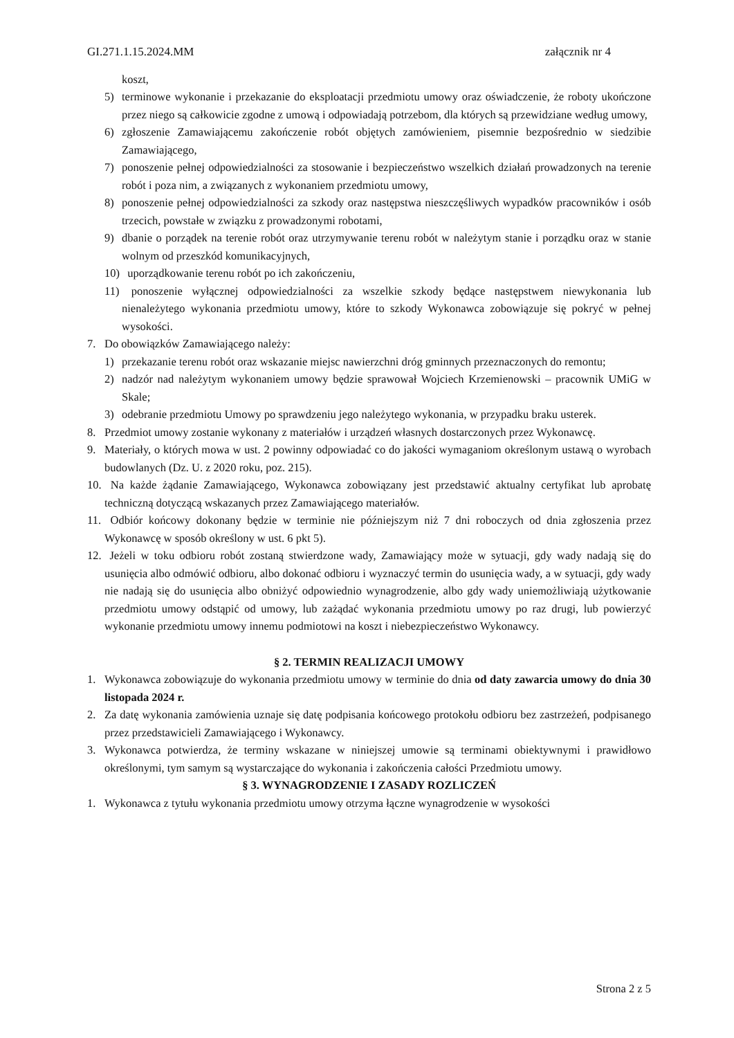GI.271.1.15.2024.MM załącznik nr 4
koszt,
5) terminowe wykonanie i przekazanie do eksploatacji przedmiotu umowy oraz oświadczenie, że roboty ukończone przez niego są całkowicie zgodne z umową i odpowiadają potrzebom, dla których są przewidziane według umowy,
6) zgłoszenie Zamawiającemu zakończenie robót objętych zamówieniem, pisemnie bezpośrednio w siedzibie Zamawiającego,
7) ponoszenie pełnej odpowiedzialności za stosowanie i bezpieczeństwo wszelkich działań prowadzonych na terenie robót i poza nim, a związanych z wykonaniem przedmiotu umowy,
8) ponoszenie pełnej odpowiedzialności za szkody oraz następstwa nieszczęśliwych wypadków pracowników i osób trzecich, powstałe w związku z prowadzonymi robotami,
9) dbanie o porządek na terenie robót oraz utrzymywanie terenu robót w należytym stanie i porządku oraz w stanie wolnym od przeszkód komunikacyjnych,
10) uporządkowanie terenu robót po ich zakończeniu,
11) ponoszenie wyłącznej odpowiedzialności za wszelkie szkody będące następstwem niewykonania lub nienależytego wykonania przedmiotu umowy, które to szkody Wykonawca zobowiązuje się pokryć w pełnej wysokości.
7. Do obowiązków Zamawiającego należy:
1) przekazanie terenu robót oraz wskazanie miejsc nawierzchni dróg gminnych przeznaczonych do remontu;
2) nadzór nad należytym wykonaniem umowy będzie sprawował Wojciech Krzemienowski – pracownik UMiG w Skale;
3) odebranie przedmiotu Umowy po sprawdzeniu jego należytego wykonania, w przypadku braku usterek.
8. Przedmiot umowy zostanie wykonany z materiałów i urządzeń własnych dostarczonych przez Wykonawcę.
9. Materiały, o których mowa w ust. 2 powinny odpowiadać co do jakości wymaganiom określonym ustawą o wyrobach budowlanych (Dz. U. z 2020 roku, poz. 215).
10. Na każde żądanie Zamawiającego, Wykonawca zobowiązany jest przedstawić aktualny certyfikat lub aprobatę techniczną dotyczącą wskazanych przez Zamawiającego materiałów.
11. Odbiór końcowy dokonany będzie w terminie nie późniejszym niż 7 dni roboczych od dnia zgłoszenia przez Wykonawcę w sposób określony w ust. 6 pkt 5).
12. Jeżeli w toku odbioru robót zostaną stwierdzone wady, Zamawiający może w sytuacji, gdy wady nadają się do usunięcia albo odmówić odbioru, albo dokonać odbioru i wyznaczyć termin do usunięcia wady, a w sytuacji, gdy wady nie nadają się do usunięcia albo obniżyć odpowiednio wynagrodzenie, albo gdy wady uniemożliwiają użytkowanie przedmiotu umowy odstąpić od umowy, lub zażądać wykonania przedmiotu umowy po raz drugi, lub powierzyć wykonanie przedmiotu umowy innemu podmiotowi na koszt i niebezpieczeństwo Wykonawcy.
§ 2. TERMIN REALIZACJI UMOWY
1. Wykonawca zobowiązuje do wykonania przedmiotu umowy w terminie do dnia od daty zawarcia umowy do dnia 30 listopada 2024 r.
2. Za datę wykonania zamówienia uznaje się datę podpisania końcowego protokołu odbioru bez zastrzeżeń, podpisanego przez przedstawicieli Zamawiającego i Wykonawcy.
3. Wykonawca potwierdza, że terminy wskazane w niniejszej umowie są terminami obiektywnymi i prawidłowo określonymi, tym samym są wystarczające do wykonania i zakończenia całości Przedmiotu umowy.
§ 3. WYNAGRODZENIE I ZASADY ROZLICZEŃ
1. Wykonawca z tytułu wykonania przedmiotu umowy otrzyma łączne wynagrodzenie w wysokości
Strona 2 z 5